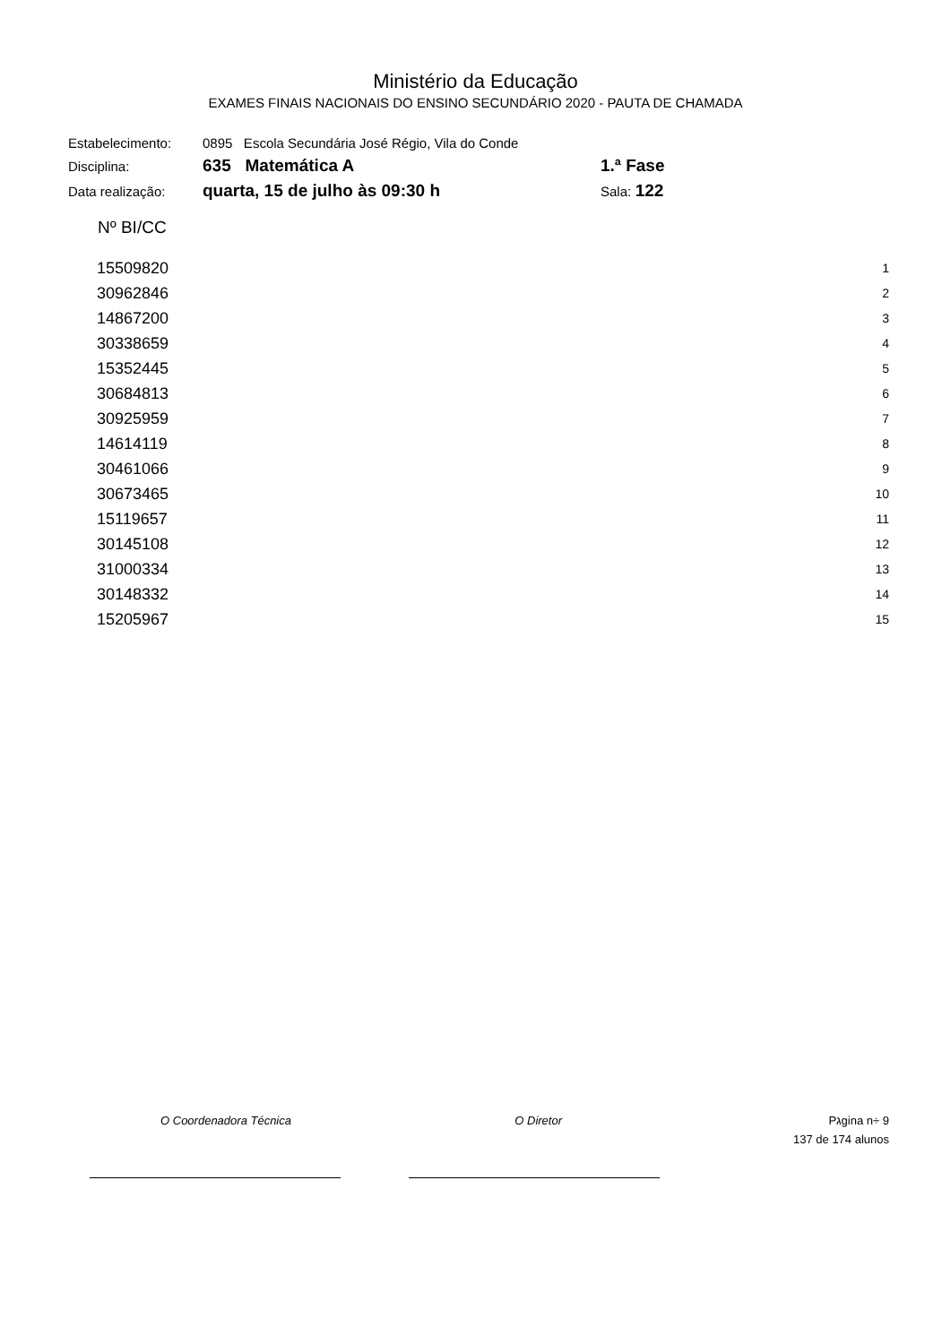Ministério da Educação
EXAMES FINAIS NACIONAIS DO ENSINO SECUNDÁRIO 2020 - PAUTA DE CHAMADA
| Estabelecimento: | 0895 Escola Secundária José Régio, Vila do Conde | |
| Disciplina: | 635 Matemática A | 1.ª Fase |
| Data realização: | quarta, 15 de julho às 09:30 h | Sala: 122 |
| Nº BI/CC | |
| --- | --- |
| 15509820 | 1 |
| 30962846 | 2 |
| 14867200 | 3 |
| 30338659 | 4 |
| 15352445 | 5 |
| 30684813 | 6 |
| 30925959 | 7 |
| 14614119 | 8 |
| 30461066 | 9 |
| 30673465 | 10 |
| 15119657 | 11 |
| 30145108 | 12 |
| 31000334 | 13 |
| 30148332 | 14 |
| 15205967 | 15 |
O Coordenadora Técnica O Diretor Pגgina n÷ 9
137 de 174 alunos